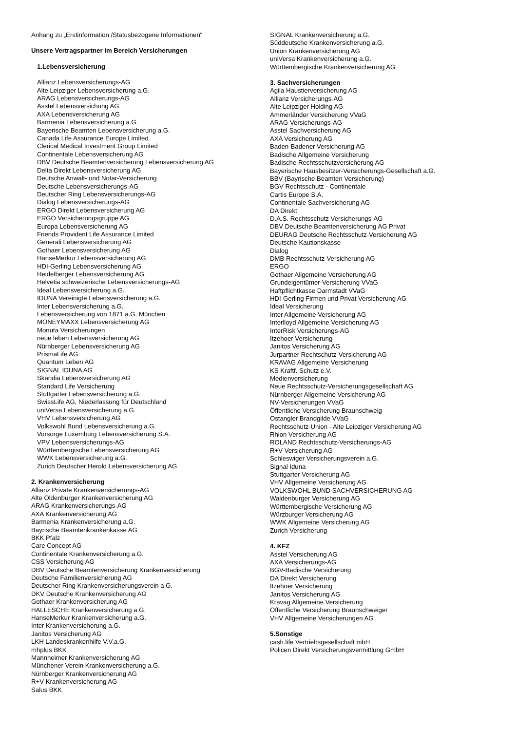Anhang zu „Erstinformation /Statusbezogene Informationen“
Unsere Vertragspartner im Bereich Versicherungen
1.Lebensversicherung
Allianz Lebensversicherungs-AG
Alte Leipziger Lebensversicherung a.G.
ARAG Lebensversicherungs-AG
Asstel Lebensversichung AG
AXA Lebensversicherung AG
Barmenia Lebensversicherung a.G.
Bayerische Beamten Lebensversicherung a.G.
Canada Life Assurance Europe Limited
Clerical Medical Investment Group Limited
Continentale Lebensversicherung AG
DBV Deutsche Beamtenversicherung Lebensversicherung AG
Delta Direkt Lebensversicherung AG
Deutsche Anwalt- und Notar-Versicherung
Deutsche Lebensversicherungs-AG
Deutscher Ring Lebensversicherungs-AG
Dialog Lebensversicherungs-AG
ERGO Direkt Lebensversicherung AG
ERGO Versicherungsgruppe AG
Europa Lebensversicherung AG
Friends Provident Life Assurance Limited
Generali Lebensversicherung AG
Gothaer Lebensversicherung AG
HanseMerkur Lebensversicherung AG
HDI-Gerling Lebensversicherung AG
Heidelberger Lebensversicherung AG
Helvetia schweizerische Lebensversicherungs-AG
Ideal Lebensversicherung a.G.
IDUNA Vereinigte Lebensversicherung a.G.
Inter Lebensversicherung a.G.
Lebensversicherung von 1871 a.G. München
MONEYMAXX Lebensversicherung AG
Monuta Versicherungen
neue leben Lebensversicherung AG
Nürnberger Lebensversicherung AG
PrismaLife AG
Quantum Leben AG
SIGNAL IDUNA AG
Skandia Lebensversicherung AG
Standard Life Versicherung
Stuttgarter Lebensversicherung a.G.
SwissLife AG, Niederlassung für Deutschland
uniVersa Lebensversicherung a.G.
VHV Lebensversicherung AG
Volkswohl Bund Lebensversicherung a.G.
Vorsorge Luxemburg Lebensversicherung S.A.
VPV Lebensversicherungs-AG
Württembergische Lebensversicherung AG
WWK Lebensversicherung a.G.
Zurich Deutscher Herold Lebensversicherung AG
2. Krankenversicherung
Allianz Private Krankenversicherungs-AG
Alte Oldenburger Krankenversicherung AG
ARAG Krankenversicherungs-AG
AXA Krankenversicherung AG
Barmenia Krankenversicherung a.G.
Bayrische Beamtenkrankenkasse AG
BKK Pfalz
Care Concept AG
Continentale Krankenversicherung a.G.
CSS Versicherung AG
DBV Deutsche Beamtenversicherung Krankenversicherung
Deutsche Familienversicherung AG
Deutscher Ring Krankenversicherungsverein a.G.
DKV Deutsche Krankenversicherung AG
Gothaer Krankenversicherung AG
HALLESCHE Krankenversicherung a.G.
HanseMerkur Krankenversicherung a.G.
Inter Krankenversicherung a.G.
Janitos Versicherung AG
LKH Landeskrankenhilfe V.V.a.G.
mhplus BKK
Mannheimer Krankenversicherung AG
Münchener Verein Krankenversicherung a.G.
Nürnberger Krankenversicherung AG
R+V Krankenversicherung AG
Salus BKK
SIGNAL Krankenversicherung a.G.
Süddeutsche Krankenversicherung a.G.
Union Krankenversicherung AG
uniVersa Krankenversicherung a.G.
Württembergische Krankenversicherung AG
3. Sachversicherungen
Agila Haustierversicherung AG
Allianz Versicherungs-AG
Alte Leipziger Holding AG
Ammerländer Versicherung VVaG
ARAG Versicherungs-AG
Asstel Sachversicherung AG
AXA Versicherung AG
Baden-Badener Versicherung AG
Badische Allgemeine Versicherung
Badische Rechtsschutzversicherung AG
Bayerische Hausbesitzer-Versicherungs-Gesellschaft a.G.
BBV (Bayrische Beamten Versicherung)
BGV Rechtsschutz - Continentale
Cartis Europe S.A.
Continentale Sachversicherung AG
DA Direkt
D.A.S. Rechtsschutz Versicherungs-AG
DBV Deutsche Beamtenversicherung AG Privat
DEURAG Deutsche Rechtsschutz-Versicherung AG
Deutsche Kautionskasse
Dialog
DMB Rechtsschutz-Versicherung AG
ERGO
Gothaer Allgemeine Versicherung AG
Grundeigentümer-Versicherung VVaG
Haftpflichtkasse Darmstadt VVaG
HDI-Gerling Firmen und Privat Versicherung AG
Ideal Versicherung
Inter Allgemeine Versicherung AG
Interlloyd Allgemeine Versicherung AG
InterRisk Versicherungs-AG
Itzehoer Versicherung
Janitos Versicherung AG
Jurpartner Rechtschutz-Versicherung AG
KRAVAG Allgemeine Versicherung
KS Kraftf. Schutz e.V.
Medienversicherung
Neue Rechtsschutz-Versicherungsgesellschaft AG
Nürnberger Allgemeine Versicherung AG
NV-Versicherungen VVaG
Öffentliche Versicherung Braunschweig
Ostangler Brandgilde VVaG
Rechtsschutz-Union - Alte Leipziger Versicherung AG
Rhion Versicherung AG
ROLAND Rechtsschutz-Versicherungs-AG
R+V Versicherung AG
Schleswiger Versicherungsverein a.G.
Signal Iduna
Stuttgarter Versicherung AG
VHV Allgemeine Versicherung AG
VOLKSWOHL BUND SACHVERSICHERUNG AG
Waldenburger Versicherung AG
Württembergische Versicherung AG
Würzburger Versicherung AG
WWK Allgemeine Versicherung AG
Zurich Versicherung
4. KFZ
Asstel Versicherung AG
AXA Versicherungs-AG
BGV-Badische Versicherung
DA Direkt Versicherung
Itzehoer Versicherung
Janitos Versicherung AG
Kravag Allgemeine Versicherung
Öffentliche Versicherung Braunschweiger
VHV Allgemeine Versicherungen AG
5.Sonstige
cash.life Vertriebsgesellschaft mbH
Policen Direkt Versicherungsvermittlung GmbH